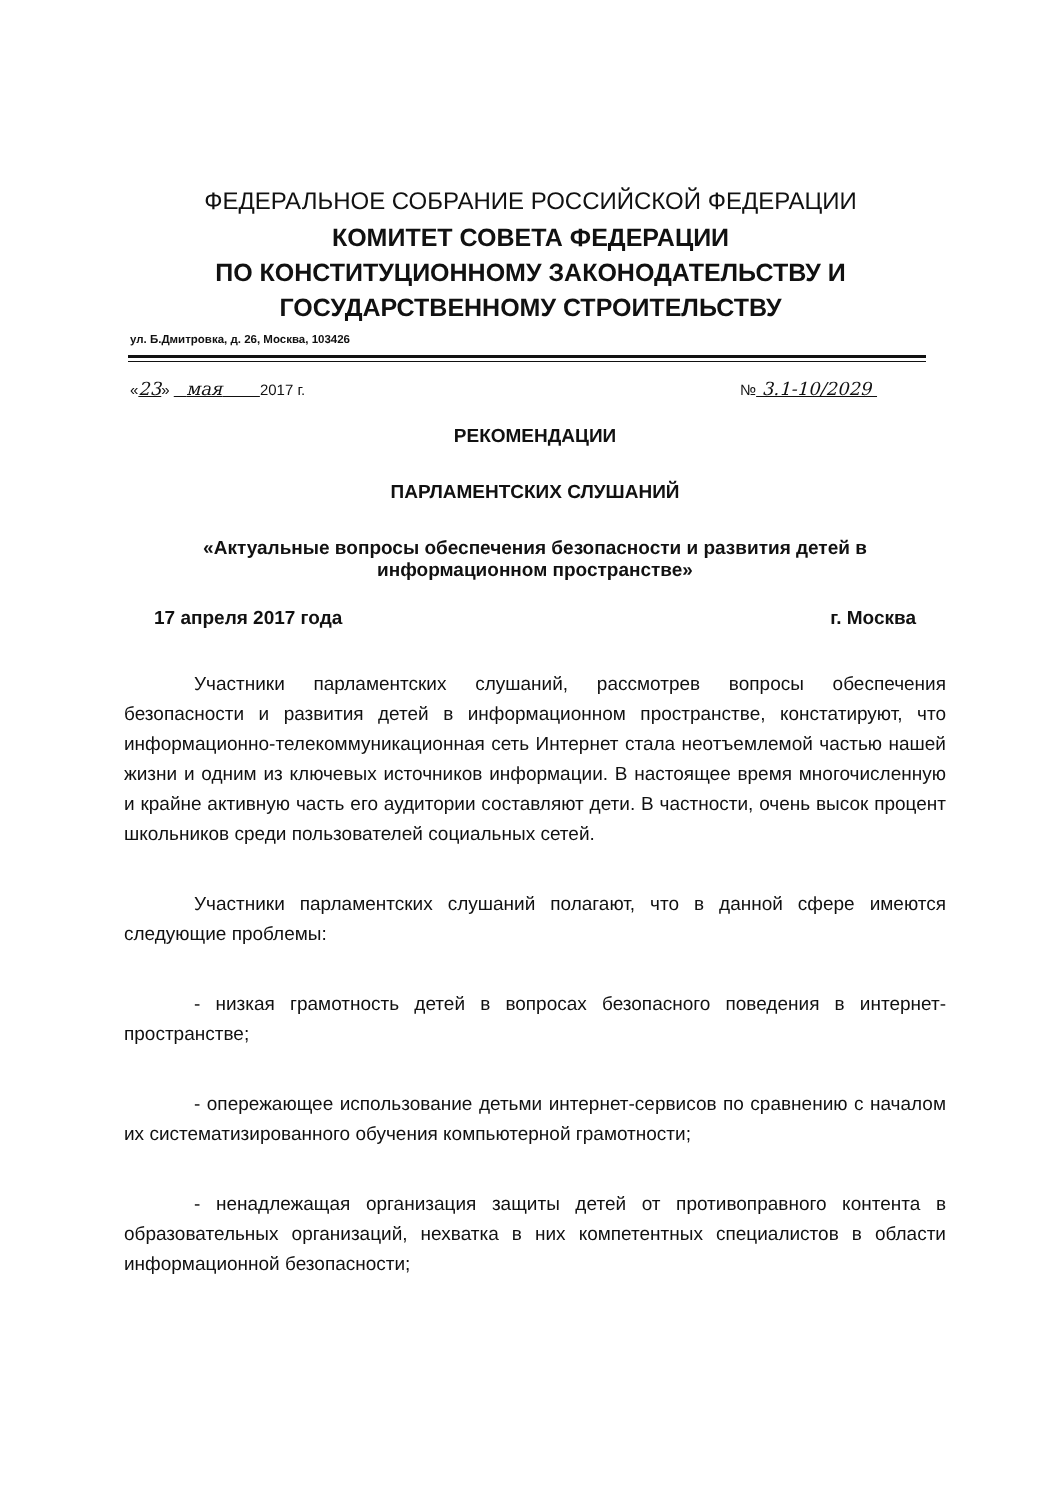ФЕДЕРАЛЬНОЕ СОБРАНИЕ РОССИЙСКОЙ ФЕДЕРАЦИИ
КОМИТЕТ СОВЕТА ФЕДЕРАЦИИ
ПО КОНСТИТУЦИОННОМУ ЗАКОНОДАТЕЛЬСТВУ И
ГОСУДАРСТВЕННОМУ СТРОИТЕЛЬСТВУ
ул. Б.Дмитровка, д. 26, Москва, 103426
«23» мая 2017 г. № 3.1-10/2029
РЕКОМЕНДАЦИИ
ПАРЛАМЕНТСКИХ СЛУШАНИЙ
«Актуальные вопросы обеспечения безопасности и развития детей в информационном пространстве»
17 апреля 2017 года г. Москва
Участники парламентских слушаний, рассмотрев вопросы обеспечения безопасности и развития детей в информационном пространстве, констатируют, что информационно-телекоммуникационная сеть Интернет стала неотъемлемой частью нашей жизни и одним из ключевых источников информации. В настоящее время многочисленную и крайне активную часть его аудитории составляют дети. В частности, очень высок процент школьников среди пользователей социальных сетей.
Участники парламентских слушаний полагают, что в данной сфере имеются следующие проблемы:
- низкая грамотность детей в вопросах безопасного поведения в интернет-пространстве;
- опережающее использование детьми интернет-сервисов по сравнению с началом их систематизированного обучения компьютерной грамотности;
- ненадлежащая организация защиты детей от противоправного контента в образовательных организаций, нехватка в них компетентных специалистов в области информационной безопасности;